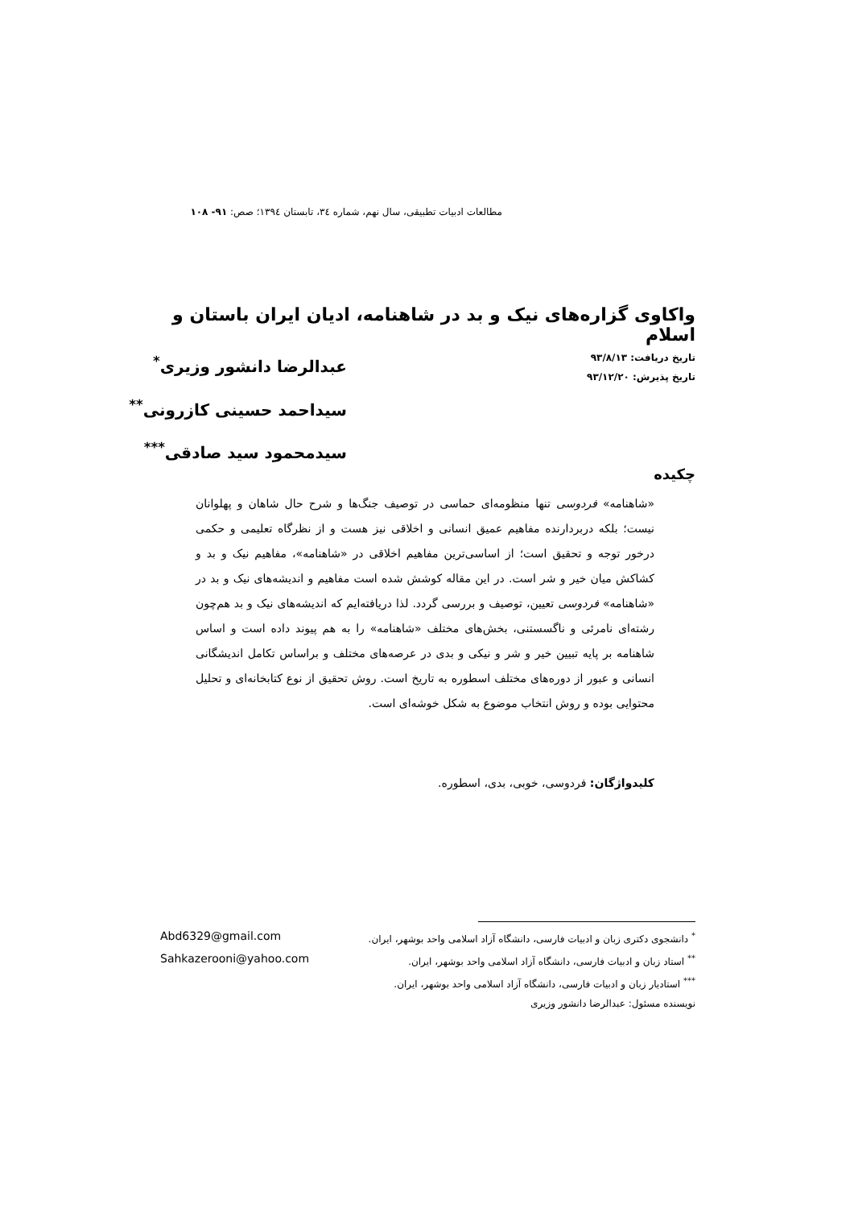مطالعات ادبیات تطبیقی، سال نهم، شماره ٣٤، تابستان ١٣٩٤؛ صص: ۹۱- ۱۰۸
واکاوی گزاره‌های نیک و بد در شاهنامه، ادیان ایران باستان و اسلام
تاریخ دریافت: ۹۳/۸/۱۳
تاریخ پذیرش: ۹۳/۱۲/۲۰
عبدالرضا دانشور وزیری<sup>*</sup>
سیداحمد حسینی کازرونی<sup>**</sup>
سیدمحمود سید صادقی<sup>***</sup>
چکیده
«شاهنامه» فردوسی تنها منظومه‌ای حماسی در توصیف جنگ‌ها و شرح حال شاهان و پهلوانان نیست؛ بلکه دربردارنده مفاهیم عمیق انسانی و اخلاقی نیز هست و از نظرگاه تعلیمی و حکمی درخور توجه و تحقیق است؛ از اساسی‌ترین مفاهیم اخلاقی در «شاهنامه»، مفاهیم نیک و بد و کشاکش میان خیر و شر است. در این مقاله کوشش شده است مفاهیم و اندیشه‌های نیک و بد در «شاهنامه» فردوسی تعیین، توصیف و بررسی گردد. لذا دریافته‌ایم که اندیشه‌های نیک و بد هم‌چون رشته‌ای نامرئی و ناگسستنی، بخش‌های مختلف «شاهنامه» را به هم پیوند داده است و اساس شاهنامه بر پایه تبیین خیر و شر و نیکی و بدی در عرصه‌های مختلف و براساس تکامل اندیشگانی انسانی و عبور از دوره‌های مختلف اسطوره به تاریخ است. روش تحقیق از نوع کتابخانه‌ای و تحلیل محتوایی بوده و روش انتخاب موضوع به شکل خوشه‌ای است.
کلیدواژگان: فردوسی، خوبی، بدی، اسطوره.
<sup>*</sup> دانشجوی دکتری زبان و ادبیات فارسی، دانشگاه آزاد اسلامی واحد بوشهر، ایران. Abd6329@gmail.com
<sup>**</sup> استاد زبان و ادبیات فارسی، دانشگاه آزاد اسلامی واحد بوشهر، ایران. Sahkazerooni@yahoo.com
<sup>***</sup> استادیار زبان و ادبیات فارسی، دانشگاه آزاد اسلامی واحد بوشهر، ایران.
نویسنده مسئول: عبدالرضا دانشور وزیری